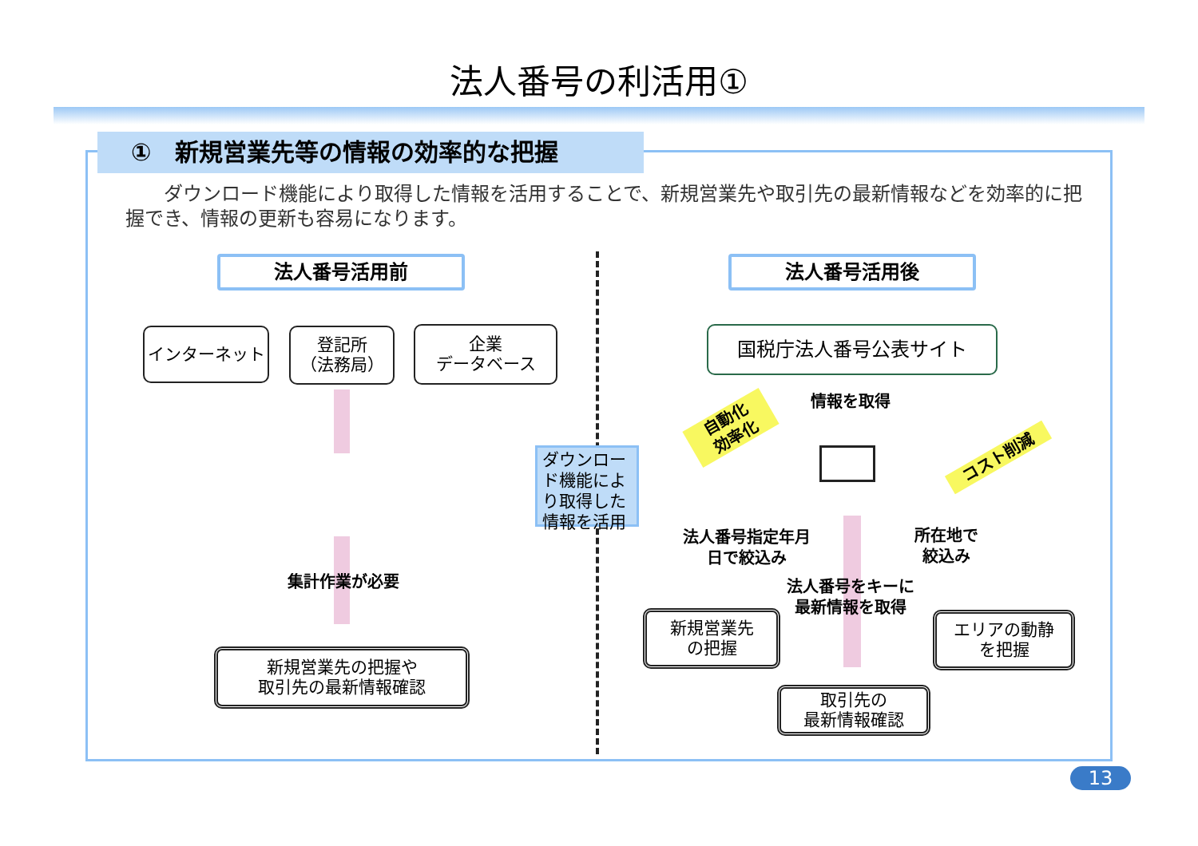法人番号の利活用①
①　新規営業先等の情報の効率的な把握
ダウンロード機能により取得した情報を活用することで、新規営業先や取引先の最新情報などを効率的に把握でき、情報の更新も容易になります。
法人番号活用前 法人番号活用後
インターネット
登記所
（法務局）
企業
データベース
集計作業が必要
新規営業先の把握や
取引先の最新情報確認
ダウンロード機能により取得した情報を活用
国税庁法人番号公表サイト
情報を取得
自動化
効率化
コスト削減
法人番号指定年月日で絞込み
所在地で絞込み
法人番号をキーに最新情報を取得
新規営業先
の把握
エリアの動静
を把握
取引先の
最新情報確認
13